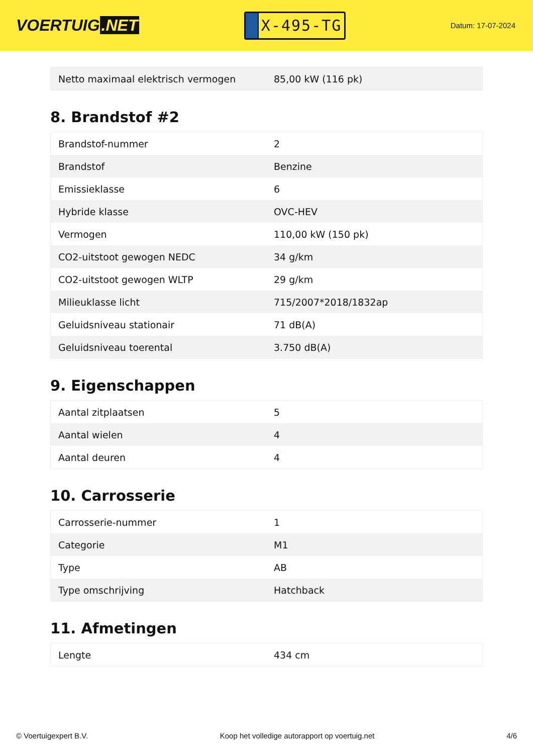VOERTUIG.NET
X-495-TG
Datum: 17-07-2024
| Netto maximaal elektrisch vermogen | 85,00 kW (116 pk) |
8. Brandstof #2
| Brandstof-nummer | 2 |
| Brandstof | Benzine |
| Emissieklasse | 6 |
| Hybride klasse | OVC-HEV |
| Vermogen | 110,00 kW (150 pk) |
| CO2-uitstoot gewogen NEDC | 34 g/km |
| CO2-uitstoot gewogen WLTP | 29 g/km |
| Milieuklasse licht | 715/2007*2018/1832ap |
| Geluidsniveau stationair | 71 dB(A) |
| Geluidsniveau toerental | 3.750 dB(A) |
9. Eigenschappen
| Aantal zitplaatsen | 5 |
| Aantal wielen | 4 |
| Aantal deuren | 4 |
10. Carrosserie
| Carrosserie-nummer | 1 |
| Categorie | M1 |
| Type | AB |
| Type omschrijving | Hatchback |
11. Afmetingen
| Lengte | 434 cm |
© Voertuigexpert B.V. Koop het volledige autorapport op voertuig.net 4/6